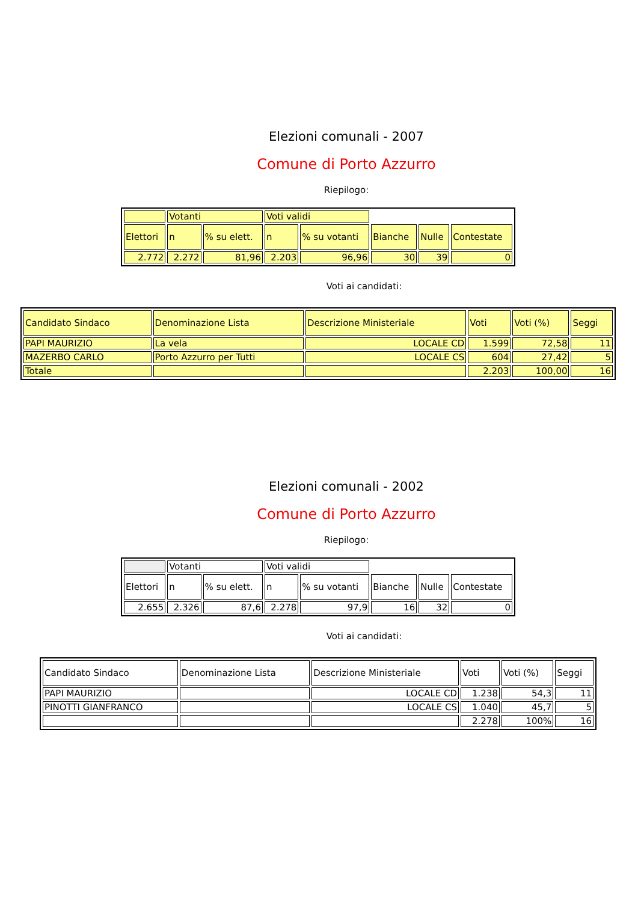Elezioni comunali - 2007
Comune di Porto Azzurro
Riepilogo:
| | Votanti | | Voti validi | | | | |
| Elettori | n | % su elett. | n | % su votanti | Bianche | Nulle | Contestate |
| 2.772 | 2.272 | 81,96 | 2.203 | 96,96 | 30 | 39 | 0 |
Voti ai candidati:
| Candidato Sindaco | Denominazione Lista | Descrizione Ministeriale | Voti | Voti (%) | Seggi |
| PAPI MAURIZIO | La vela | LOCALE CD | 1.599 | 72,58 | 11 |
| MAZERBO CARLO | Porto Azzurro per Tutti | LOCALE CS | 604 | 27,42 | 5 |
| Totale | | | 2.203 | 100,00 | 16 |
Elezioni comunali - 2002
Comune di Porto Azzurro
Riepilogo:
| | Votanti | | Voti validi | | | | |
| Elettori | n | % su elett. | n | % su votanti | Bianche | Nulle | Contestate |
| 2.655 | 2.326 | 87,6 | 2.278 | 97,9 | 16 | 32 | 0 |
Voti ai candidati:
| Candidato Sindaco | Denominazione Lista | Descrizione Ministeriale | Voti | Voti (%) | Seggi |
| PAPI MAURIZIO | | LOCALE CD | 1.238 | 54,3 | 11 |
| PINOTTI GIANFRANCO | | LOCALE CS | 1.040 | 45,7 | 5 |
| | | | 2.278 | 100% | 16 |